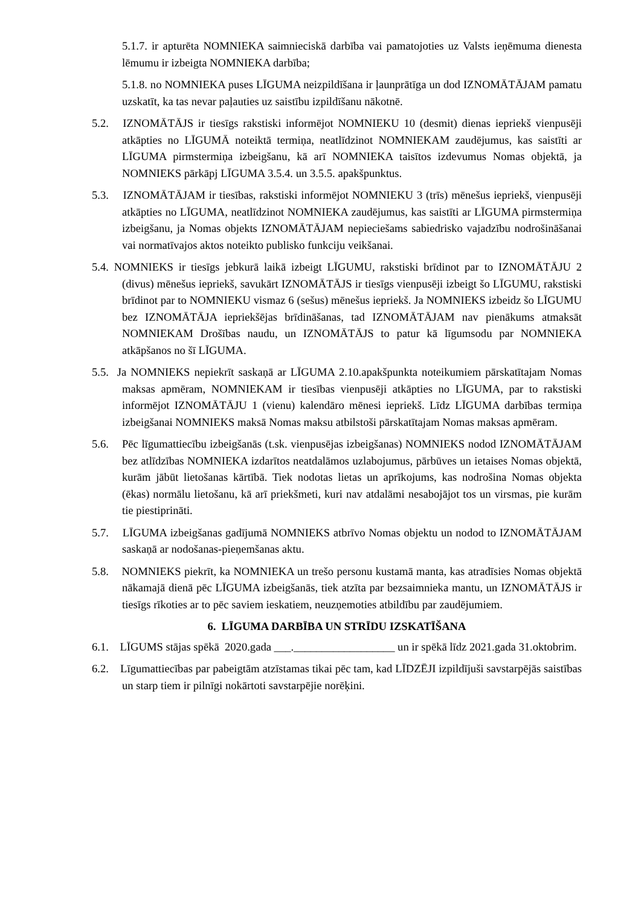5.1.7. ir apturēta NOMNIEKA saimnieciskā darbība vai pamatojoties uz Valsts ieņēmuma dienesta lēmumu ir izbeigta NOMNIEKA darbība;
5.1.8. no NOMNIEKA puses LĪGUMA neizpildīšana ir ļaunprātīga un dod IZNOMĀTĀJAM pamatu uzskatīt, ka tas nevar paļauties uz saistību izpildīšanu nākotnē.
5.2. IZNOMĀTĀJS ir tiesīgs rakstiski informējot NOMNIEKU 10 (desmit) dienas iepriekš vienpusēji atkāpties no LĪGUMĀ noteiktā termiņa, neatlīdzinot NOMNIEKAM zaudējumus, kas saistīti ar LĪGUMA pirmstermiņa izbeigšanu, kā arī NOMNIEKA taisītos izdevumus Nomas objektā, ja NOMNIEKS pārkāpj LĪGUMA 3.5.4. un 3.5.5. apakšpunktus.
5.3. IZNOMĀTĀJAM ir tiesības, rakstiski informējot NOMNIEKU 3 (trīs) mēnešus iepriekš, vienpusēji atkāpties no LĪGUMA, neatlīdzinot NOMNIEKA zaudējumus, kas saistīti ar LĪGUMA pirmstermiņa izbeigšanu, ja Nomas objekts IZNOMĀTĀJAM nepieciešams sabiedrisko vajadzību nodrošināšanai vai normatīvajos aktos noteikto publisko funkciju veikšanai.
5.4. NOMNIEKS ir tiesīgs jebkurā laikā izbeigt LĪGUMU, rakstiski brīdinot par to IZNOMĀTĀJU 2 (divus) mēnešus iepriekš, savukārt IZNOMĀTĀJS ir tiesīgs vienpusēji izbeigt šo LĪGUMU, rakstiski brīdinot par to NOMNIEKU vismaz 6 (sešus) mēnešus iepriekš. Ja NOMNIEKS izbeidz šo LĪGUMU bez IZNOMĀTĀJA iepriekšējas brīdināšanas, tad IZNOMĀTĀJAM nav pienākums atmaksāt NOMNIEKAM Drošības naudu, un IZNOMĀTĀJS to patur kā līgumsodu par NOMNIEKA atkāpšanos no šī LĪGUMA.
5.5. Ja NOMNIEKS nepiekrīt saskaņā ar LĪGUMA 2.10.apakšpunkta noteikumiem pārskatītajam Nomas maksas apmēram, NOMNIEKAM ir tiesības vienpusēji atkāpties no LĪGUMA, par to rakstiski informējot IZNOMĀTĀJU 1 (vienu) kalendāro mēnesi iepriekš. Līdz LĪGUMA darbības termiņa izbeigšanai NOMNIEKS maksā Nomas maksu atbilstoši pārskatītajam Nomas maksas apmēram.
5.6. Pēc līgumattiecību izbeigšanās (t.sk. vienpusējas izbeigšanas) NOMNIEKS nodod IZNOMĀTĀJAM bez atlīdzības NOMNIEKA izdarītos neatdalāmos uzlabojumus, pārbūves un ietaises Nomas objektā, kurām jābūt lietošanas kārtībā. Tiek nodotas lietas un aprīkojums, kas nodrošina Nomas objekta (ēkas) normālu lietošanu, kā arī priekšmeti, kuri nav atdalāmi nesabojājot tos un virsmas, pie kurām tie piestiprināti.
5.7. LĪGUMA izbeigšanas gadījumā NOMNIEKS atbrīvo Nomas objektu un nodod to IZNOMĀTĀJAM saskaņā ar nodošanas-pieņemšanas aktu.
5.8. NOMNIEKS piekrīt, ka NOMNIEKA un trešo personu kustamā manta, kas atradīsies Nomas objektā nākamajā dienā pēc LĪGUMA izbeigšanās, tiek atzīta par bezsaimnieka mantu, un IZNOMĀTĀJS ir tiesīgs rīkoties ar to pēc saviem ieskatiem, neuzņemoties atbildību par zaudējumiem.
6. LĪGUMA DARBĪBA UN STRĪDU IZSKATĪŠANA
6.1. LĪGUMS stājas spēkā 2020.gada ___.__________________ un ir spēkā līdz 2021.gada 31.oktobrim.
6.2. Līgumattiecības par pabeigtām atzīstamas tikai pēc tam, kad LĪDZĒJI izpildījuši savstarpējās saistības un starp tiem ir pilnīgi nokārtoti savstarpējie norēķini.